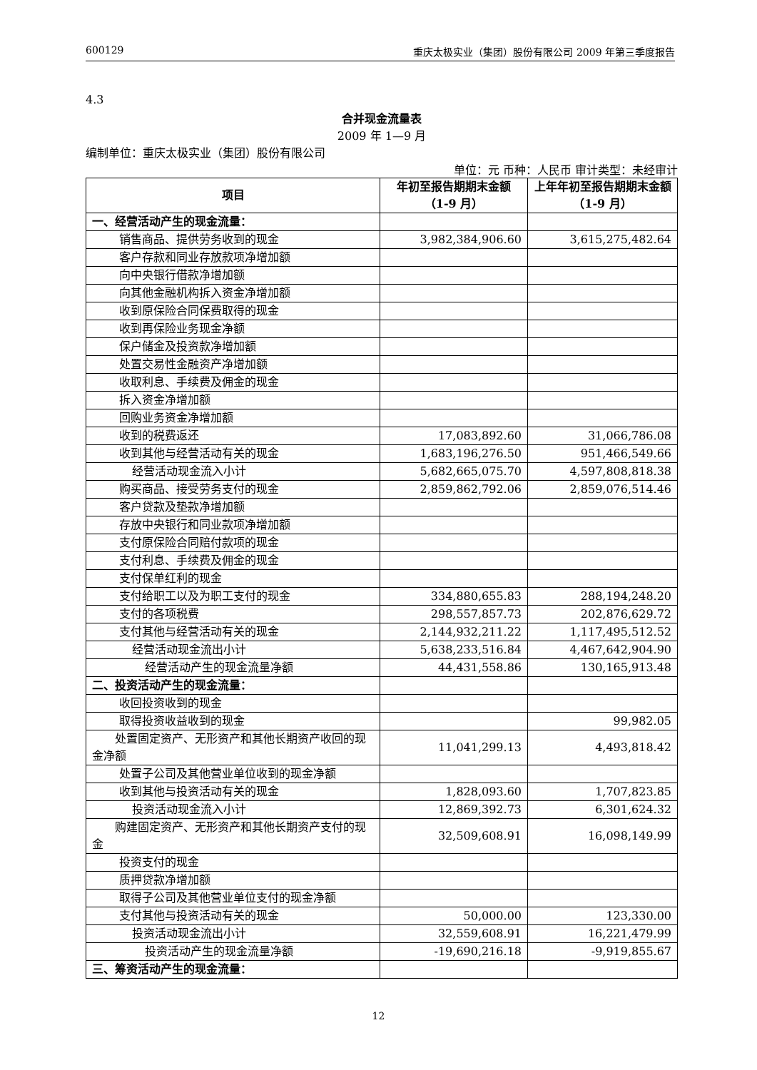600129 重庆太极实业（集团）股份有限公司 2009 年第三季度报告
4.3
合并现金流量表
2009 年 1—9 月
编制单位：重庆太极实业（集团）股份有限公司
单位：元 币种：人民币 审计类型：未经审计
| 项目 | 年初至报告期期末金额（1-9 月） | 上年年初至报告期期末金额（1-9 月） |
| --- | --- | --- |
| 一、经营活动产生的现金流量： | | |
| 销售商品、提供劳务收到的现金 | 3,982,384,906.60 | 3,615,275,482.64 |
| 客户存款和同业存放款项净增加额 | | |
| 向中央银行借款净增加额 | | |
| 向其他金融机构拆入资金净增加额 | | |
| 收到原保险合同保费取得的现金 | | |
| 收到再保险业务现金净额 | | |
| 保户储金及投资款净增加额 | | |
| 处置交易性金融资产净增加额 | | |
| 收取利息、手续费及佣金的现金 | | |
| 拆入资金净增加额 | | |
| 回购业务资金净增加额 | | |
| 收到的税费返还 | 17,083,892.60 | 31,066,786.08 |
| 收到其他与经营活动有关的现金 | 1,683,196,276.50 | 951,466,549.66 |
| 经营活动现金流入小计 | 5,682,665,075.70 | 4,597,808,818.38 |
| 购买商品、接受劳务支付的现金 | 2,859,862,792.06 | 2,859,076,514.46 |
| 客户贷款及垫款净增加额 | | |
| 存放中央银行和同业款项净增加额 | | |
| 支付原保险合同赔付款项的现金 | | |
| 支付利息、手续费及佣金的现金 | | |
| 支付保单红利的现金 | | |
| 支付给职工以及为职工支付的现金 | 334,880,655.83 | 288,194,248.20 |
| 支付的各项税费 | 298,557,857.73 | 202,876,629.72 |
| 支付其他与经营活动有关的现金 | 2,144,932,211.22 | 1,117,495,512.52 |
| 经营活动现金流出小计 | 5,638,233,516.84 | 4,467,642,904.90 |
| 经营活动产生的现金流量净额 | 44,431,558.86 | 130,165,913.48 |
| 二、投资活动产生的现金流量： | | |
| 收回投资收到的现金 | | |
| 取得投资收益收到的现金 | | 99,982.05 |
| 处置固定资产、无形资产和其他长期资产收回的现金净额 | 11,041,299.13 | 4,493,818.42 |
| 处置子公司及其他营业单位收到的现金净额 | | |
| 收到其他与投资活动有关的现金 | 1,828,093.60 | 1,707,823.85 |
| 投资活动现金流入小计 | 12,869,392.73 | 6,301,624.32 |
| 购建固定资产、无形资产和其他长期资产支付的现金 | 32,509,608.91 | 16,098,149.99 |
| 投资支付的现金 | | |
| 质押贷款净增加额 | | |
| 取得子公司及其他营业单位支付的现金净额 | | |
| 支付其他与投资活动有关的现金 | 50,000.00 | 123,330.00 |
| 投资活动现金流出小计 | 32,559,608.91 | 16,221,479.99 |
| 投资活动产生的现金流量净额 | -19,690,216.18 | -9,919,855.67 |
| 三、筹资活动产生的现金流量： | | |
12